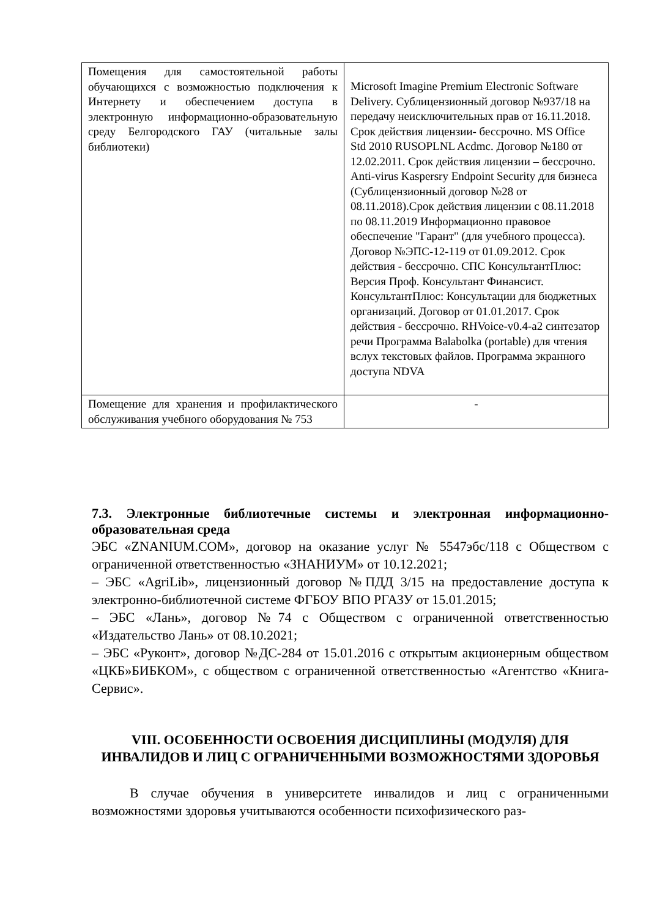| Помещения для самостоятельной работы обучающихся с возможностью подключения к Интернету и обеспечением доступа в электронную информационно-образовательную среду Белгородского ГАУ (читальные залы библиотеки) | Microsoft Imagine Premium Electronic Software Delivery. Сублицензионный договор №937/18 на передачу неисключительных прав от 16.11.2018. Срок действия лицензии- бессрочно. MS Office Std 2010 RUSOPLNL Acdmc. Договор №180 от 12.02.2011. Срок действия лицензии – бессрочно. Anti-virus Kaspersry Endpoint Security для бизнеса (Сублицензионный договор №28 от 08.11.2018).Срок действия лицензии с 08.11.2018 по 08.11.2019 Информационно правовое обеспечение "Гарант" (для учебного процесса). Договор №ЭПС-12-119 от 01.09.2012. Срок действия - бессрочно. СПС КонсультантПлюс: Версия Проф. Консультант Финансист. КонсультантПлюс: Консультации для бюджетных организаций. Договор от 01.01.2017. Срок действия - бессрочно. RHVoice-v0.4-a2 синтезатор речи Программа Balabolka (portable) для чтения вслух текстовых файлов. Программа экранного доступа NDVA |
| Помещение для хранения и профилактического обслуживания учебного оборудования № 753 | - |
7.3. Электронные библиотечные системы и электронная информационно-образовательная среда
ЭБС «ZNANIUM.COM», договор на оказание услуг № 5547эбс/118 с Обществом с ограниченной ответственностью «ЗНАНИУМ» от 10.12.2021;
– ЭБС «AgriLib», лицензионный договор №ПДД 3/15 на предоставление доступа к электронно-библиотечной системе ФГБОУ ВПО РГАЗУ от 15.01.2015;
– ЭБС «Лань», договор №74 с Обществом с ограниченной ответственностью «Издательство Лань» от 08.10.2021;
– ЭБС «Руконт», договор №ДС-284 от 15.01.2016 с открытым акционерным обществом «ЦКБ»БИБКОМ», с обществом с ограниченной ответственностью «Агентство «Книга-Сервис».
VIII. ОСОБЕННОСТИ ОСВОЕНИЯ ДИСЦИПЛИНЫ (МОДУЛЯ) ДЛЯ ИНВАЛИДОВ И ЛИЦ С ОГРАНИЧЕННЫМИ ВОЗМОЖНОСТЯМИ ЗДОРОВЬЯ
В случае обучения в университете инвалидов и лиц с ограниченными возможностями здоровья учитываются особенности психофизического раз-